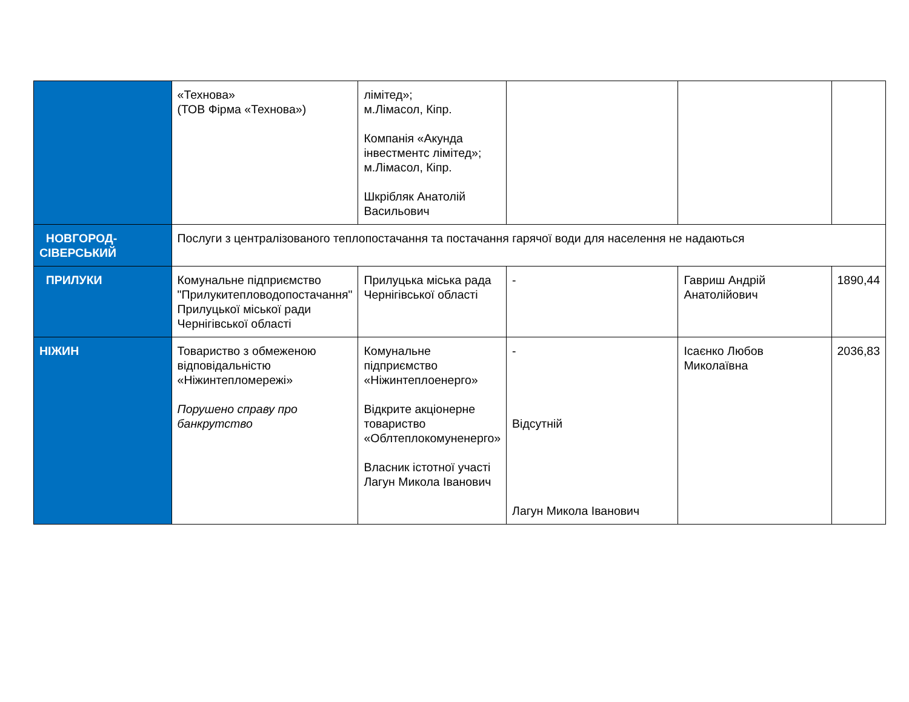| | «Технова» (ТОВ Фірма «Технова») | лімітед»; м.Лімасол, Кіпр. Компанія «Акунда інвестментс лімітед»; м.Лімасол, Кіпр. Шкрібляк Анатолій Васильович | | | |
| НОВГОРОД-СІВЕРСЬКИЙ | Послуги з централізованого теплопостачання та постачання гарячої води для населення не надаються | | | | |
| ПРИЛУКИ | Комунальне підприємство "Прилукитепловодопостачання" Прилуцької міської ради Чернігівської області | Прилуцька міська рада Чернігівської області | - | Гавриш Андрій Анатолійович | 1890,44 |
| НІЖИН | Товариство з обмеженою відповідальністю «Ніжинтепломережі» Порушено справу про банкрутство | Комунальне підприємство «Ніжинтеплоенерго» Відкрите акціонерне товариство «Облтеплокомуненерго» Власник істотної участі Лагун Микола Іванович | - Відсутній Лагун Микола Іванович | Ісаєнко Любов Миколаївна | 2036,83 |